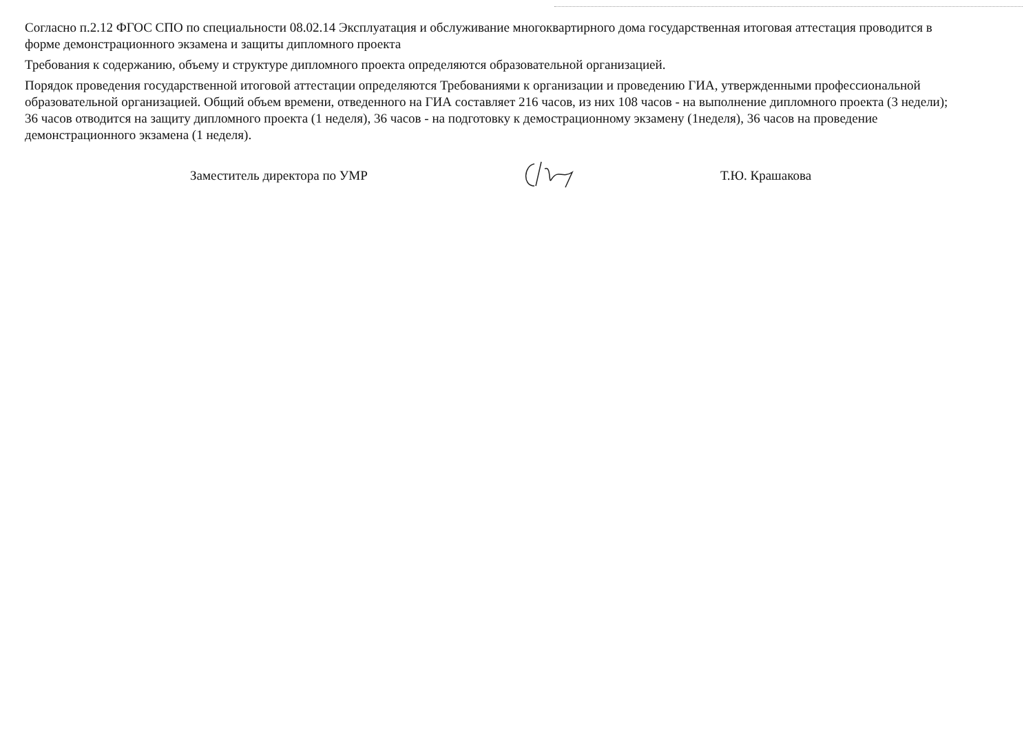Согласно п.2.12 ФГОС СПО по специальности 08.02.14 Эксплуатация и обслуживание многоквартирного дома государственная итоговая аттестация проводится в форме демонстрационного экзамена и защиты дипломного проекта
Требования к содержанию, объему и структуре дипломного проекта определяются образовательной организацией.
Порядок проведения государственной итоговой аттестации определяются Требованиями к организации и проведению ГИА, утвержденными профессиональной образовательной организацией. Общий объем времени, отведенного на ГИА составляет 216 часов, из них 108 часов - на выполнение дипломного проекта (3 недели); 36 часов отводится на защиту дипломного проекта (1 неделя), 36 часов - на подготовку к демострационному экзамену (1неделя), 36 часов на проведение демонстрационного экзамена (1 неделя).
Заместитель директора по УМР Т.Ю. Крашакова